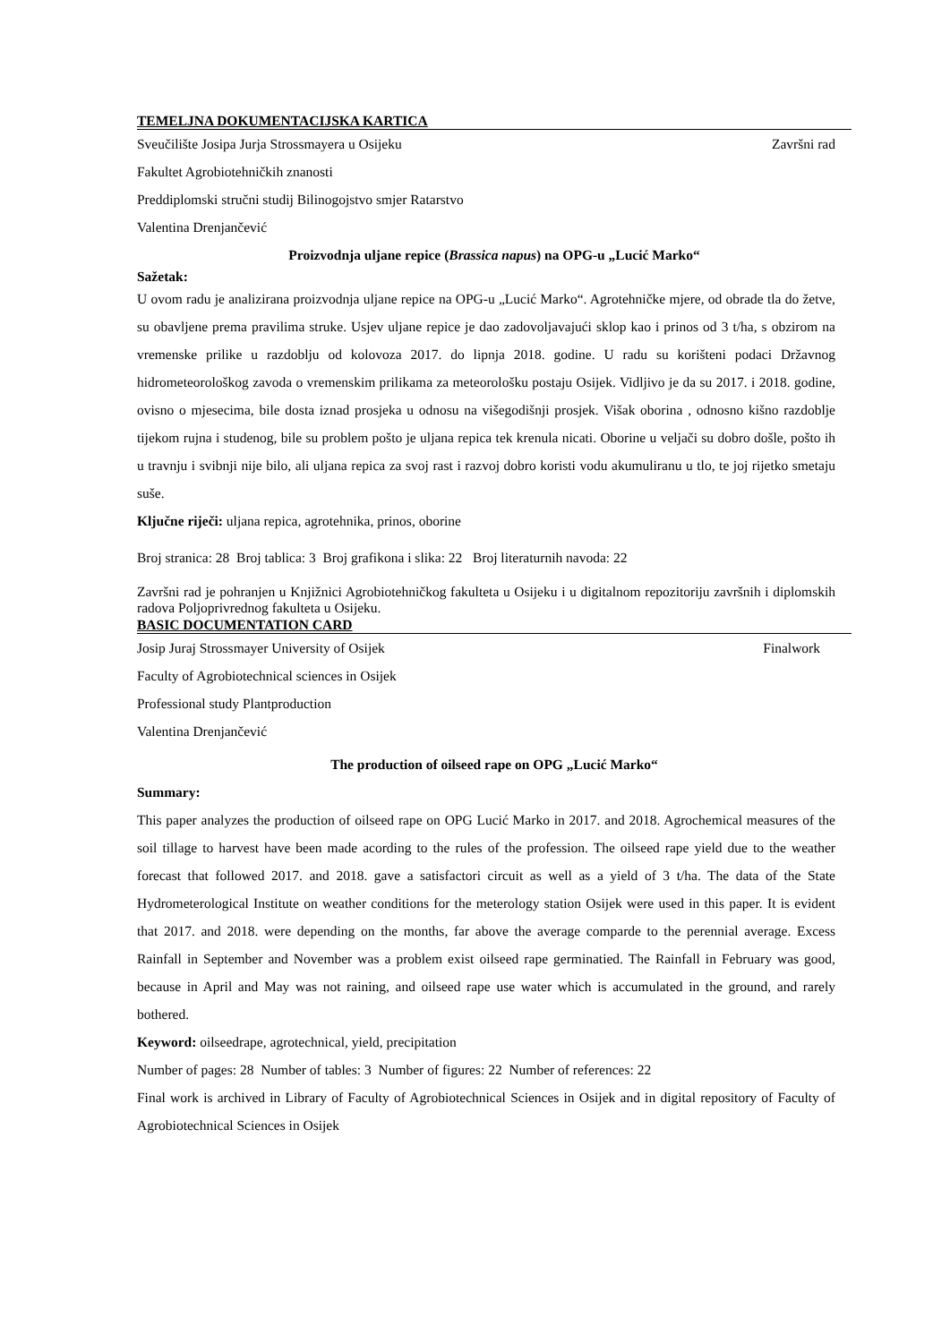TEMELJNA DOKUMENTACIJSKA KARTICA
Sveučilište Josipa Jurja Strossmayera u Osijeku Završni rad
Fakultet Agrobiotehničkih znanosti
Preddiplomski stručni studij Bilinogojstvo smjer Ratarstvo
Valentina Drenjančević
Proizvodnja uljane repice (Brassica napus) na OPG-u „Lucić Marko“
Sažetak:
U ovom radu je analizirana proizvodnja uljane repice na OPG-u „Lucić Marko“. Agrotehničke mjere, od obrade tla do žetve, su obavljene prema pravilima struke. Usjev uljane repice je dao zadovoljavajući sklop kao i prinos od 3 t/ha, s obzirom na vremenske prilike u razdoblju od kolovoza 2017. do lipnja 2018. godine. U radu su korišteni podaci Državnog hidrometeorološkog zavoda o vremenskim prilikama za meteorološku postaju Osijek. Vidljivo je da su 2017. i 2018. godine, ovisno o mjesecima, bile dosta iznad prosjeka u odnosu na višegodišnji prosjek. Višak oborina , odnosno kišno razdoblje tijekom rujna i studenog, bile su problem pošto je uljana repica tek krenula nicati. Oborine u veljači su dobro došle, pošto ih u travnju i svibnji nije bilo, ali uljana repica za svoj rast i razvoj dobro koristi vodu akumuliranu u tlo, te joj rijetko smetaju suše.
Ključne riječi: uljana repica, agrotehnika, prinos, oborine
Broj stranica: 28 Broj tablica: 3 Broj grafikona i slika: 22 Broj literaturnih navoda: 22
Završni rad je pohranjen u Knjižnici Agrobiotehničkog fakulteta u Osijeku i u digitalnom repozitoriju završnih i diplomskih radova Poljoprivrednog fakulteta u Osijeku.
BASIC DOCUMENTATION CARD
Josip Juraj Strossmayer University of Osijek Finalwork
Faculty of Agrobiotechnical sciences in Osijek
Professional study Plantproduction
Valentina Drenjančević
The production of oilseed rape on OPG „Lucić Marko“
Summary:
This paper analyzes the production of oilseed rape on OPG Lucić Marko in 2017. and 2018. Agrochemical measures of the soil tillage to harvest have been made acording to the rules of the profession. The oilseed rape yield due to the weather forecast that followed 2017. and 2018. gave a satisfactori circuit as well as a yield of 3 t/ha. The data of the State Hydrometerological Institute on weather conditions for the meterology station Osijek were used in this paper. It is evident that 2017. and 2018. were depending on the months, far above the average comparde to the perennial average. Excess Rainfall in September and November was a problem exist oilseed rape germinatied. The Rainfall in February was good, because in April and May was not raining, and oilseed rape use water which is accumulated in the ground, and rarely bothered.
Keyword: oilseedrape, agrotechnical, yield, precipitation
Number of pages: 28 Number of tables: 3 Number of figures: 22 Number of references: 22
Final work is archived in Library of Faculty of Agrobiotechnical Sciences in Osijek and in digital repository of Faculty of Agrobiotechnical Sciences in Osijek